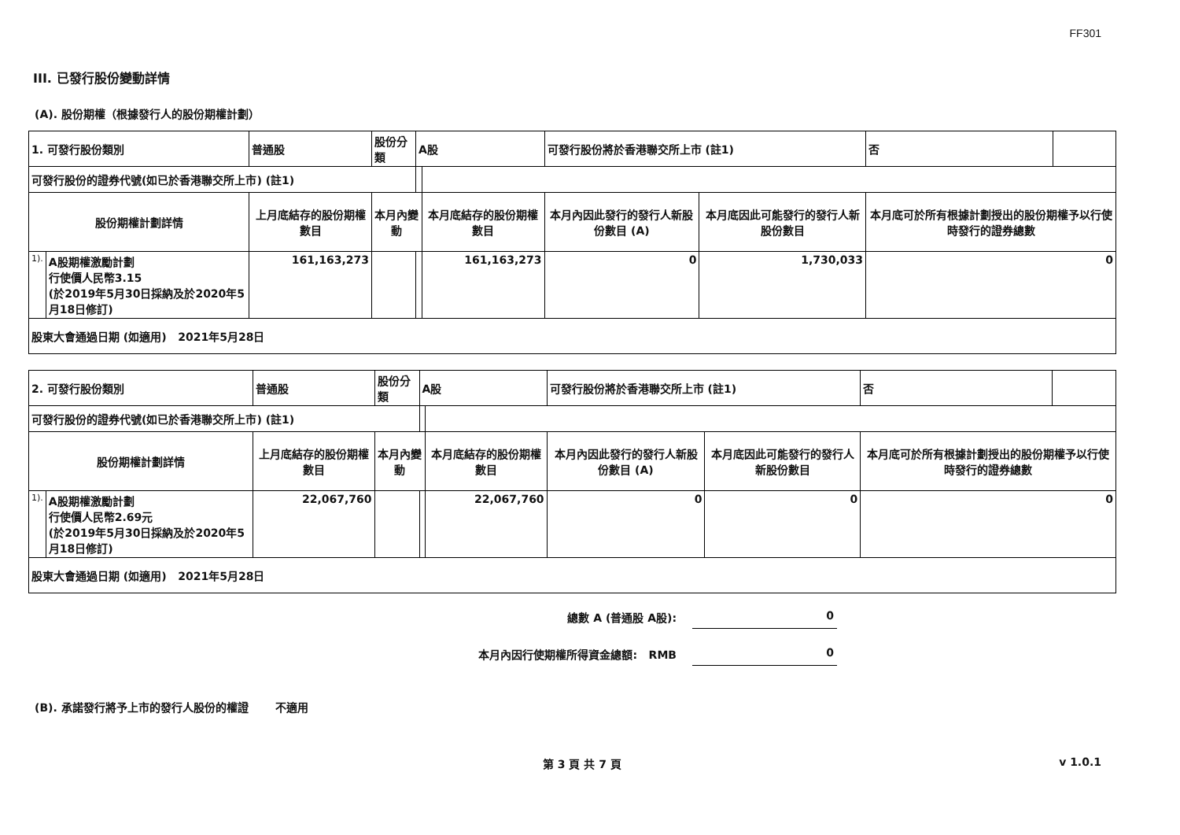FF301
III. 已發行股份變動詳情
(A). 股份期權（根據發行人的股份期權計劃）
| 1. 可發行股份類別 | | 普通股 | 股份分類 | A股 | | 可發行股份將於香港聯交所上市 (註1) | | 否 | |
| 可發行股份的證券代號(如已於香港聯交所上市) (註1) | | | | | | | | | |
| 股份期權計劃詳情 | | 上月底結存的股份期權數目 | 本月內變動 | | 本月底結存的股份期權數目 | 本月內因此發行的發行人新股份數目 (A) | 本月底因此可能發行的發行人新股份數目 | 本月底可於所有根據計劃授出的股份期權予以行使時發行的證券總數 | |
| 1). | A股期權激勵計劃 行使價人民幣3.15 (於2019年5月30日採納及於2020年5月18日修訂) | 161,163,273 | | | 161,163,273 | 0 | 1,730,033 | 0 | |
| 股東大會通過日期 (如適用) 2021年5月28日 | | | | | | | | | |
| 2. 可發行股份類別 | | 普通股 | 股份分類 | A股 | | 可發行股份將於香港聯交所上市 (註1) | | 否 | |
| 可發行股份的證券代號(如已於香港聯交所上市) (註1) | | | | | | | | | |
| 股份期權計劃詳情 | | 上月底結存的股份期權數目 | 本月內變動 | | 本月底結存的股份期權數目 | 本月內因此發行的發行人新股份數目 (A) | 本月底因此可能發行的發行人新股份數目 | 本月底可於所有根據計劃授出的股份期權予以行使時發行的證券總數 | |
| 1). | A股期權激勵計劃 行使價人民幣2.69元 (於2019年5月30日採納及於2020年5月18日修訂) | 22,067,760 | | | 22,067,760 | 0 | 0 | 0 | |
| 股東大會通過日期 (如適用) 2021年5月28日 | | | | | | | | | |
總數 A (普通股 A股): 0
本月內因行使期權所得資金總額: RMB 0
(B). 承諾發行將予上市的發行人股份的權證 不適用
第 3 頁 共 7 頁 v 1.0.1